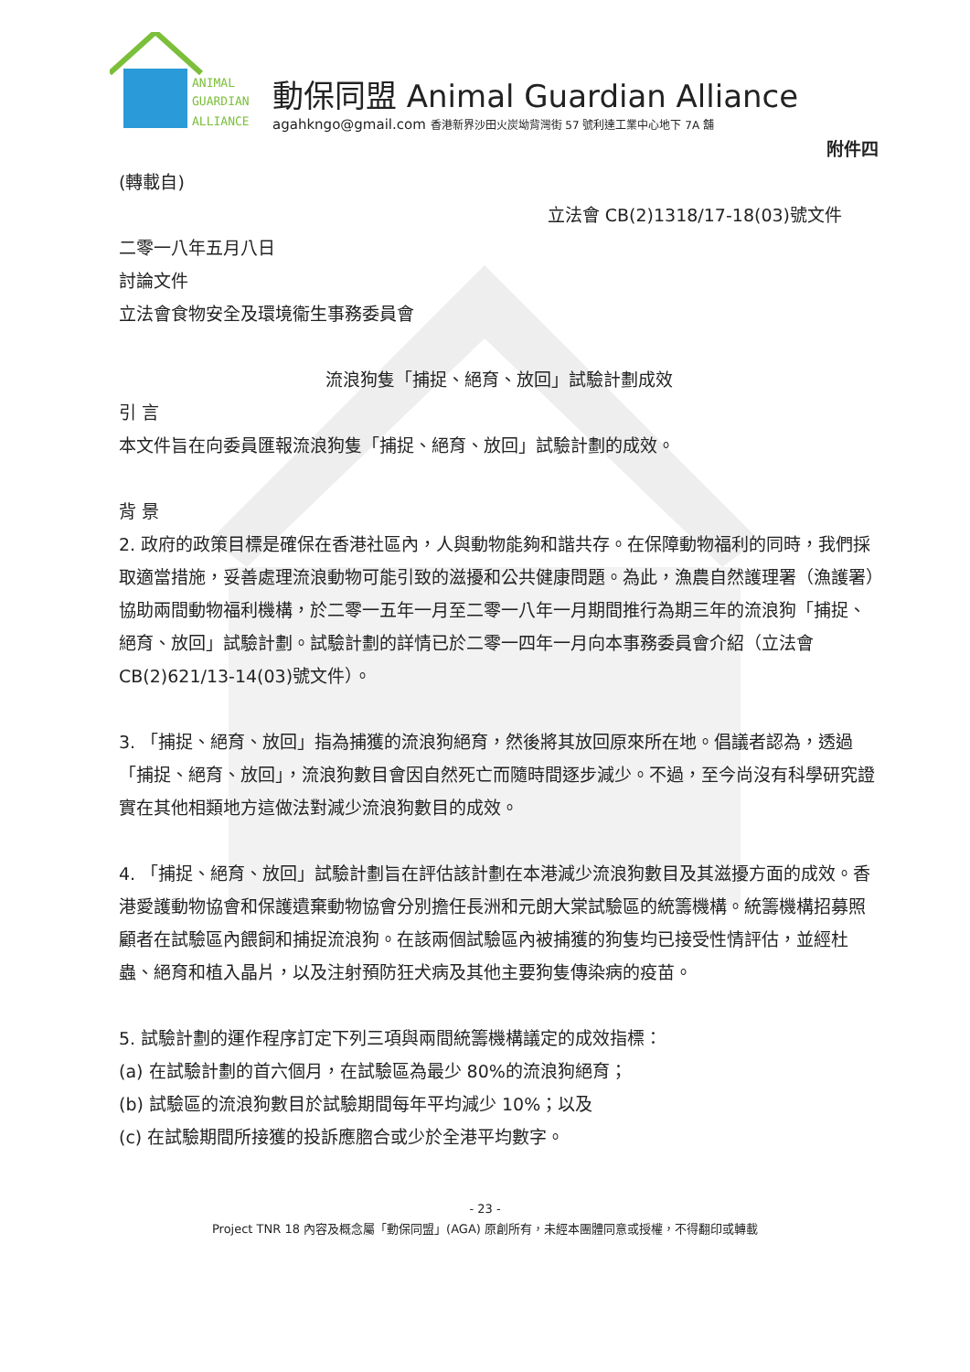ANIMAL
GUARDIAN
ALLIANCE
動保同盟 Animal Guardian Alliance
agahkngo@gmail.com 香港新界沙田火炭坳背灣街 57 號利達工業中心地下 7A 舖
附件四
(轉載自)
立法會 CB(2)1318/17-18(03)號文件
二零一八年五月八日
討論文件
立法會食物安全及環境衞生事務委員會
流浪狗隻「捕捉、絕育、放回」試驗計劃成效
引 言
本文件旨在向委員匯報流浪狗隻「捕捉、絕育、放回」試驗計劃的成效。
背 景
2. 政府的政策目標是確保在香港社區內，人與動物能夠和諧共存。在保障動物福利的同時，我們採取適當措施，妥善處理流浪動物可能引致的滋擾和公共健康問題。為此，漁農自然護理署（漁護署）協助兩間動物福利機構，於二零一五年一月至二零一八年一月期間推行為期三年的流浪狗「捕捉、絕育、放回」試驗計劃。試驗計劃的詳情已於二零一四年一月向本事務委員會介紹（立法會 CB(2)621/13-14(03)號文件）。
3. 「捕捉、絕育、放回」指為捕獲的流浪狗絕育，然後將其放回原來所在地。倡議者認為，透過「捕捉、絕育、放回」，流浪狗數目會因自然死亡而隨時間逐步減少。不過，至今尚沒有科學研究證實在其他相類地方這做法對減少流浪狗數目的成效。
4. 「捕捉、絕育、放回」試驗計劃旨在評估該計劃在本港減少流浪狗數目及其滋擾方面的成效。香港愛護動物協會和保護遺棄動物協會分別擔任長洲和元朗大棠試驗區的統籌機構。統籌機構招募照顧者在試驗區內餵飼和捕捉流浪狗。在該兩個試驗區內被捕獲的狗隻均已接受性情評估，並經杜蟲、絕育和植入晶片，以及注射預防狂犬病及其他主要狗隻傳染病的疫苗。
5. 試驗計劃的運作程序訂定下列三項與兩間統籌機構議定的成效指標：
(a) 在試驗計劃的首六個月，在試驗區為最少 80%的流浪狗絕育；
(b) 試驗區的流浪狗數目於試驗期間每年平均減少 10%；以及
(c) 在試驗期間所接獲的投訴應脗合或少於全港平均數字。
- 23 -
Project TNR 18 內容及概念屬「動保同盟」(AGA) 原創所有，未經本團體同意或授權，不得翻印或轉載